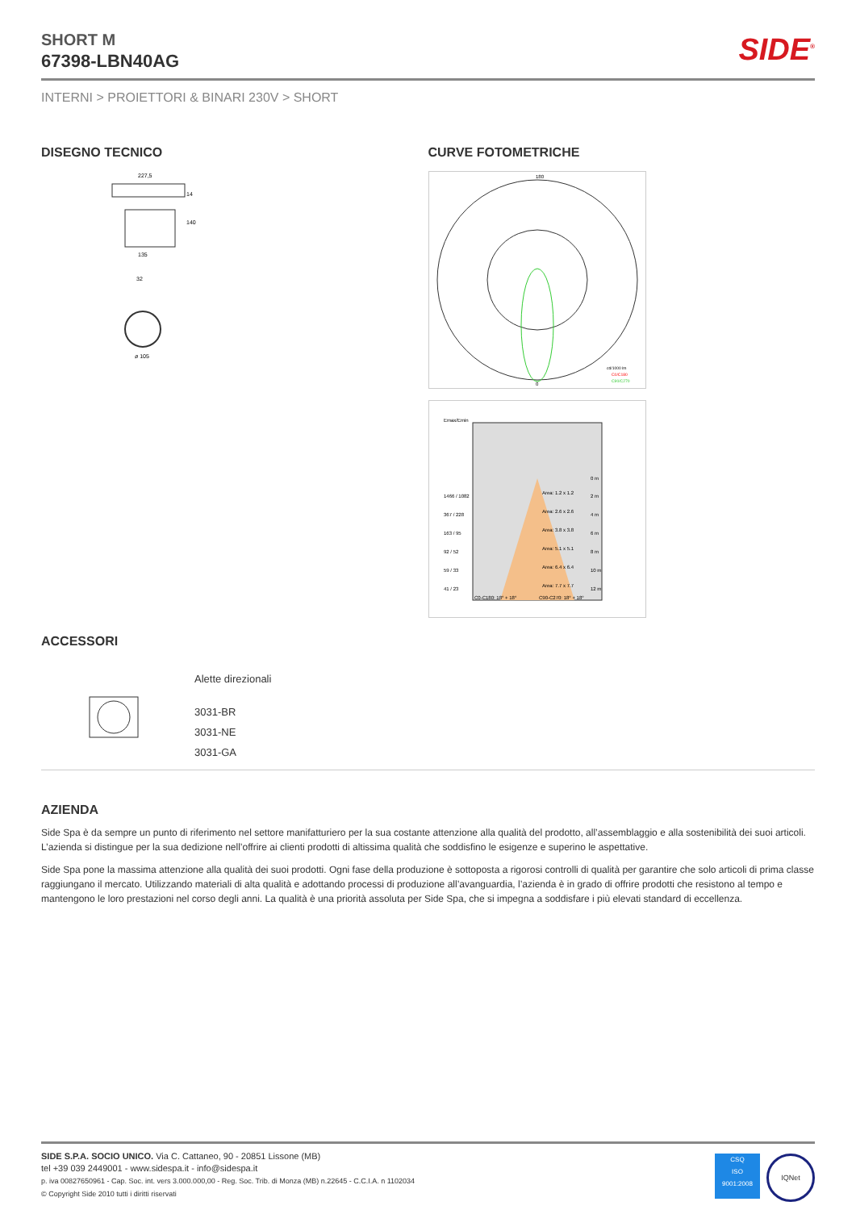SIDE<sup>®</sup>
SHORT M
67398-LBN40AG
INTERNI > PROIETTORI & BINARI 230V > SHORT
DISEGNO TECNICO
227,5
135
32
ø 105
140
14
CURVE FOTOMETRICHE
180
0
cd/1000 lm
C0/C180
C90/C270
Emax/Emin
0 m
Area: 1.2 x 1.2
1466 / 1082
2 m
367 / 228
Area: 2.6 x 2.6
4 m
163 / 95
Area: 3.8 x 3.8
6 m
92 / 52
Area: 5.1 x 5.1
8 m
59 / 33
Area: 6.4 x 6.4
10 m
41 / 23
Area: 7.7 x 7.7
12 m
C0-C180: 18° + 18°
C90-C270: 18° + 18°
ACCESSORI
Alette direzionali
3031-BR
3031-NE
3031-GA
AZIENDA
Side Spa è da sempre un punto di riferimento nel settore manifatturiero per la sua costante attenzione alla qualità del prodotto, all’assemblaggio e alla sostenibilità dei suoi articoli. L’azienda si distingue per la sua dedizione nell’offrire ai clienti prodotti di altissima qualità che soddisfino le esigenze e superino le aspettative.
Side Spa pone la massima attenzione alla qualità dei suoi prodotti. Ogni fase della produzione è sottoposta a rigorosi controlli di qualità per garantire che solo articoli di prima classe raggiungano il mercato. Utilizzando materiali di alta qualità e adottando processi di produzione all’avanguardia, l’azienda è in grado di offrire prodotti che resistono al tempo e mantengono le loro prestazioni nel corso degli anni. La qualità è una priorità assoluta per Side Spa, che si impegna a soddisfare i più elevati standard di eccellenza.
SIDE S.P.A. SOCIO UNICO. Via C. Cattaneo, 90 - 20851 Lissone (MB)
tel +39 039 2449001 - www.sidespa.it - info@sidespa.it
p. iva 00827650961 - Cap. Soc. int. vers 3.000.000,00 - Reg. Soc. Trib. di Monza (MB) n.22645 - C.C.I.A. n 1102034
© Copyright Side 2010 tutti i diritti riservati
CSQ
ISO
9001:2008
IQNet